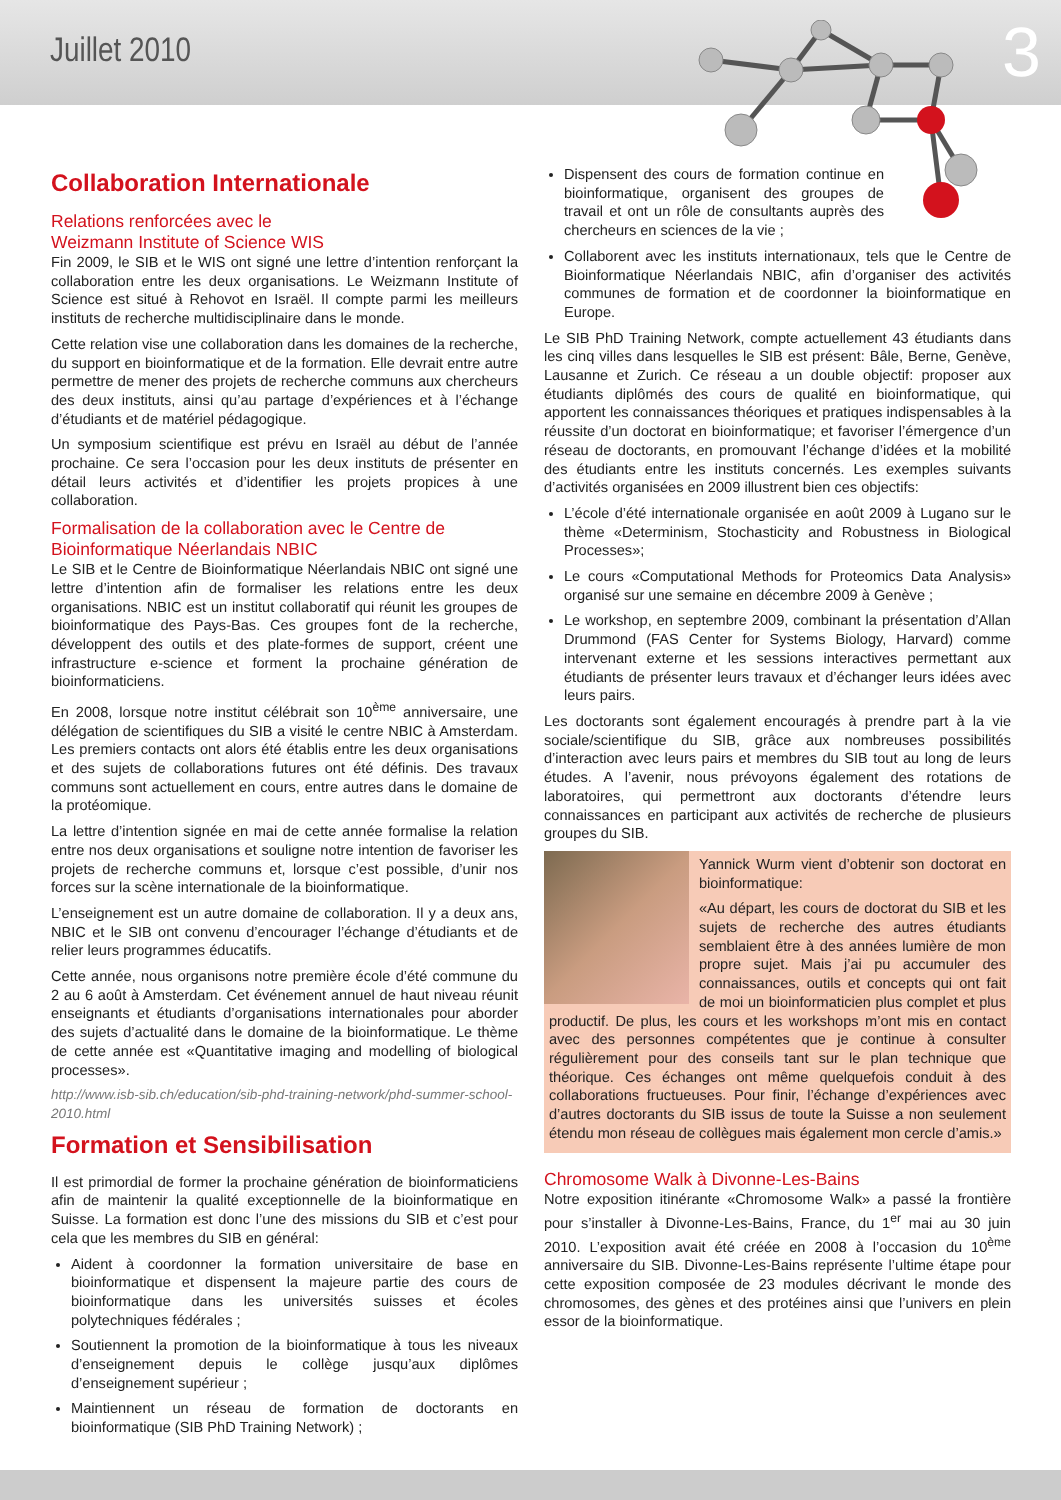Juillet 2010 3
Collaboration Internationale
Relations renforcées avec le
Weizmann Institute of Science WIS
Fin 2009, le SIB et le WIS ont signé une lettre d’intention renforçant la collaboration entre les deux organisations. Le Weizmann Institute of Science est situé à Rehovot en Israël. Il compte parmi les meilleurs instituts de recherche multidisciplinaire dans le monde.
Cette relation vise une collaboration dans les domaines de la recherche, du support en bioinformatique et de la formation. Elle devrait entre autre permettre de mener des projets de recherche communs aux chercheurs des deux instituts, ainsi qu’au partage d’expériences et à l’échange d’étudiants et de matériel pédagogique.
Un symposium scientifique est prévu en Israël au début de l’année prochaine. Ce sera l’occasion pour les deux instituts de présenter en détail leurs activités et d’identifier les projets propices à une collaboration.
Formalisation de la collaboration avec le Centre de Bioinformatique Néerlandais NBIC
Le SIB et le Centre de Bioinformatique Néerlandais NBIC ont signé une lettre d’intention afin de formaliser les relations entre les deux organisations. NBIC est un institut collaboratif qui réunit les groupes de bioinformatique des Pays-Bas. Ces groupes font de la recherche, développent des outils et des plate-formes de support, créent une infrastructure e-science et forment la prochaine génération de bioinformaticiens.
En 2008, lorsque notre institut célébrait son 10<sup>ème</sup> anniversaire, une délégation de scientifiques du SIB a visité le centre NBIC à Amsterdam. Les premiers contacts ont alors été établis entre les deux organisations et des sujets de collaborations futures ont été définis. Des travaux communs sont actuellement en cours, entre autres dans le domaine de la protéomique.
La lettre d’intention signée en mai de cette année formalise la relation entre nos deux organisations et souligne notre intention de favoriser les projets de recherche communs et, lorsque c’est possible, d’unir nos forces sur la scène internationale de la bioinformatique.
L’enseignement est un autre domaine de collaboration. Il y a deux ans, NBIC et le SIB ont convenu d’encourager l’échange d’étudiants et de relier leurs programmes éducatifs.
Cette année, nous organisons notre première école d’été commune du 2 au 6 août à Amsterdam. Cet événement annuel de haut niveau réunit enseignants et étudiants d’organisations internationales pour aborder des sujets d’actualité dans le domaine de la bioinformatique. Le thème de cette année est «Quantitative imaging and modelling of biological processes».
http://www.isb-sib.ch/education/sib-phd-training-network/phd-summer-school-2010.html
Formation et Sensibilisation
Il est primordial de former la prochaine génération de bioinformaticiens afin de maintenir la qualité exceptionnelle de la bioinformatique en Suisse. La formation est donc l’une des missions du SIB et c’est pour cela que les membres du SIB en général:
Aident à coordonner la formation universitaire de base en bioinformatique et dispensent la majeure partie des cours de bioinformatique dans les universités suisses et écoles polytechniques fédérales ;
Soutiennent la promotion de la bioinformatique à tous les niveaux d’enseignement depuis le collège jusqu’aux diplômes d’enseignement supérieur ;
Maintiennent un réseau de formation de doctorants en bioinformatique (SIB PhD Training Network) ;
Dispensent des cours de formation continue en bioinformatique, organisent des groupes de travail et ont un rôle de consultants auprès des chercheurs en sciences de la vie ;
Collaborent avec les instituts internationaux, tels que le Centre de Bioinformatique Néerlandais NBIC, afin d’organiser des activités communes de formation et de coordonner la bioinformatique en Europe.
Le SIB PhD Training Network, compte actuellement 43 étudiants dans les cinq villes dans lesquelles le SIB est présent: Bâle, Berne, Genève, Lausanne et Zurich. Ce réseau a un double objectif: proposer aux étudiants diplômés des cours de qualité en bioinformatique, qui apportent les connaissances théoriques et pratiques indispensables à la réussite d’un doctorat en bioinformatique; et favoriser l’émergence d’un réseau de doctorants, en promouvant l’échange d’idées et la mobilité des étudiants entre les instituts concernés. Les exemples suivants d’activités organisées en 2009 illustrent bien ces objectifs:
L’école d’été internationale organisée en août 2009 à Lugano sur le thème «Determinism, Stochasticity and Robustness in Biological Processes»;
Le cours «Computational Methods for Proteomics Data Analysis» organisé sur une semaine en décembre 2009 à Genève ;
Le workshop, en septembre 2009, combinant la présentation d’Allan Drummond (FAS Center for Systems Biology, Harvard) comme intervenant externe et les sessions interactives permettant aux étudiants de présenter leurs travaux et d’échanger leurs idées avec leurs pairs.
Les doctorants sont également encouragés à prendre part à la vie sociale/scientifique du SIB, grâce aux nombreuses possibilités d’interaction avec leurs pairs et membres du SIB tout au long de leurs études. A l’avenir, nous prévoyons également des rotations de laboratoires, qui permettront aux doctorants d’étendre leurs connaissances en participant aux activités de recherche de plusieurs groupes du SIB.
Yannick Wurm vient d’obtenir son doctorat en bioinformatique:
«Au départ, les cours de doctorat du SIB et les sujets de recherche des autres étudiants semblaient être à des années lumière de mon propre sujet. Mais j’ai pu accumuler des connaissances, outils et concepts qui ont fait de moi un bioinformaticien plus complet et plus productif. De plus, les cours et les workshops m’ont mis en contact avec des personnes compétentes que je continue à consulter régulièrement pour des conseils tant sur le plan technique que théorique. Ces échanges ont même quelquefois conduit à des collaborations fructueuses. Pour finir, l’échange d’expériences avec d’autres doctorants du SIB issus de toute la Suisse a non seulement étendu mon réseau de collègues mais également mon cercle d’amis.»
Chromosome Walk à Divonne-Les-Bains
Notre exposition itinérante «Chromosome Walk» a passé la frontière pour s’installer à Divonne-Les-Bains, France, du 1<sup>er</sup> mai au 30 juin 2010. L’exposition avait été créée en 2008 à l’occasion du 10<sup>ème</sup> anniversaire du SIB. Divonne-Les-Bains représente l’ultime étape pour cette exposition composée de 23 modules décrivant le monde des chromosomes, des gènes et des protéines ainsi que l’univers en plein essor de la bioinformatique.